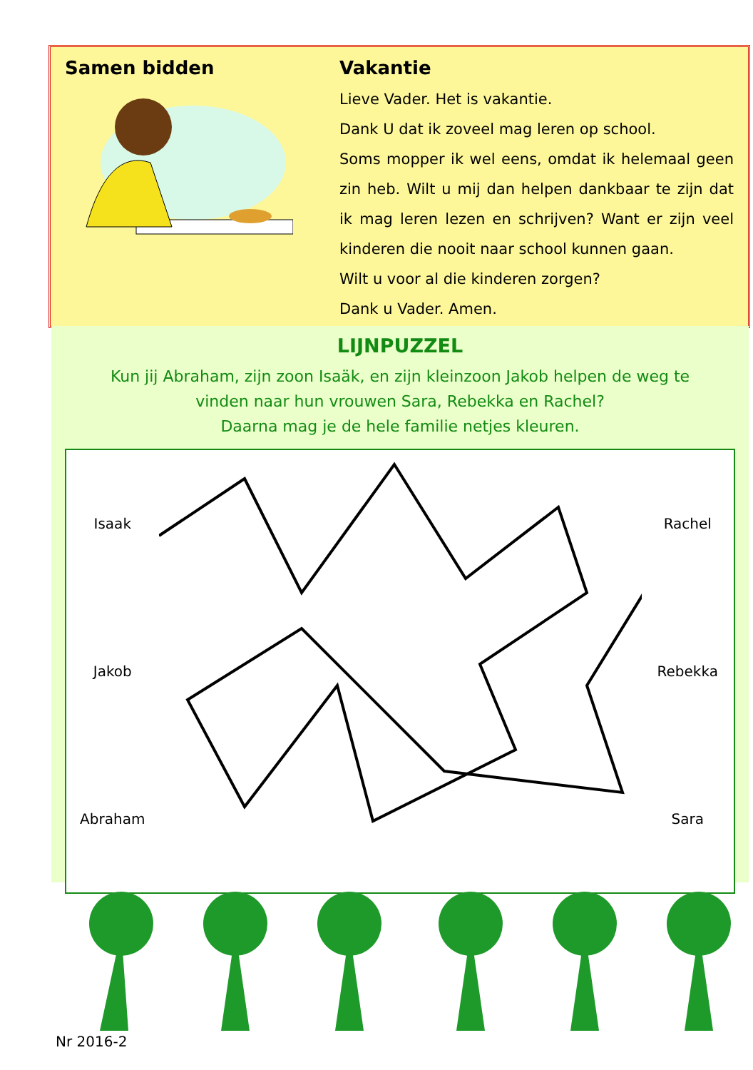Samen bidden Vakantie
Lieve Vader. Het is vakantie.
Dank U dat ik zoveel mag leren op school.
Soms mopper ik wel eens, omdat ik helemaal geen zin heb. Wilt u mij dan helpen dankbaar te zijn dat ik mag leren lezen en schrijven? Want er zijn veel kinderen die nooit naar school kunnen gaan.
Wilt u voor al die kinderen zorgen?
Dank u Vader. Amen.
LIJNPUZZEL
Kun jij Abraham, zijn zoon Isaäk, en zijn kleinzoon Jakob helpen de weg te
vinden naar hun vrouwen Sara, Rebekka en Rachel?
Daarna mag je de hele familie netjes kleuren.
Isaak
Jakob
Abraham
Rachel
Rebekka
Sara
Nr 2016-2